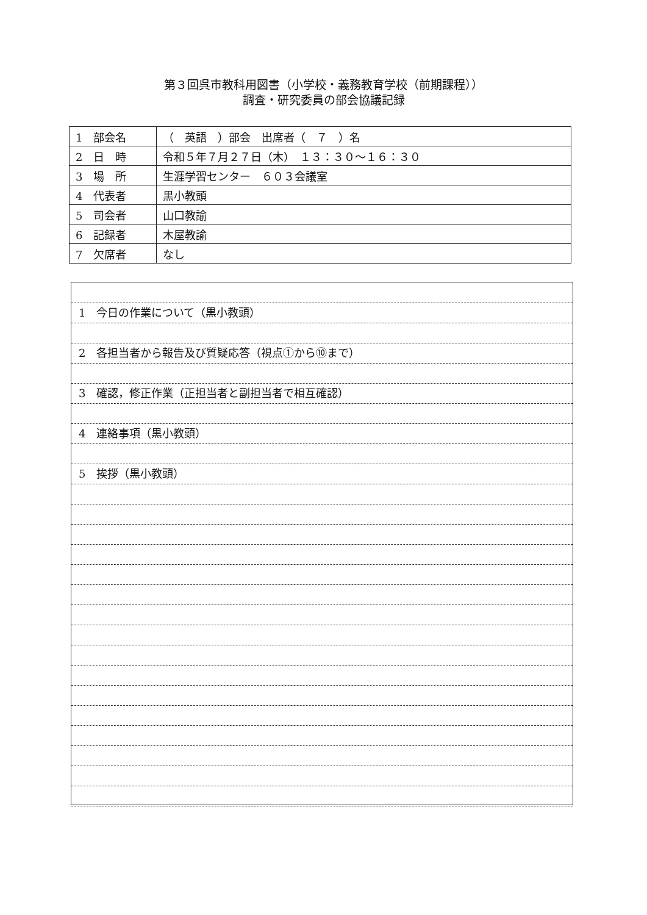第３回呉市教科用図書（小学校・義務教育学校（前期課程））
調査・研究委員の部会協議記録
| 1 部会名 | （ 英語 ）部会 出席者（ ７ ）名 |
| 2 日 時 | 令和５年７月２７日（木） １３：３０～１６：３０ |
| 3 場 所 | 生涯学習センター ６０３会議室 |
| 4 代表者 | 黒小教頭 |
| 5 司会者 | 山口教諭 |
| 6 記録者 | 木屋教諭 |
| 7 欠席者 | なし |
1　今日の作業について（黒小教頭）
2　各担当者から報告及び質疑応答（視点①から⑩まで）
3　確認，修正作業（正担当者と副担当者で相互確認）
4　連絡事項（黒小教頭）
5　挨拶（黒小教頭）